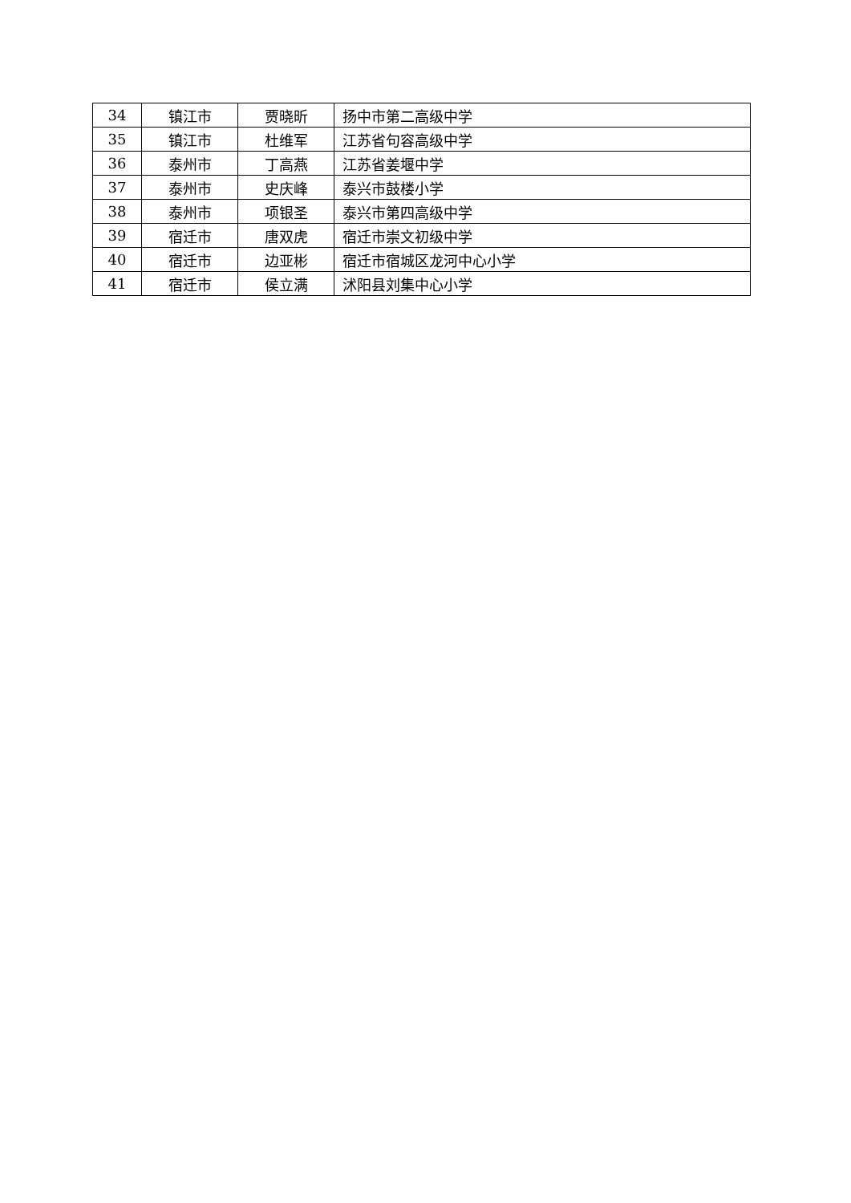| 34 | 镇江市 | 贾晓昕 | 扬中市第二高级中学 |
| 35 | 镇江市 | 杜维军 | 江苏省句容高级中学 |
| 36 | 泰州市 | 丁高燕 | 江苏省姜堰中学 |
| 37 | 泰州市 | 史庆峰 | 泰兴市鼓楼小学 |
| 38 | 泰州市 | 项银圣 | 泰兴市第四高级中学 |
| 39 | 宿迁市 | 唐双虎 | 宿迁市崇文初级中学 |
| 40 | 宿迁市 | 边亚彬 | 宿迁市宿城区龙河中心小学 |
| 41 | 宿迁市 | 侯立满 | 沭阳县刘集中心小学 |